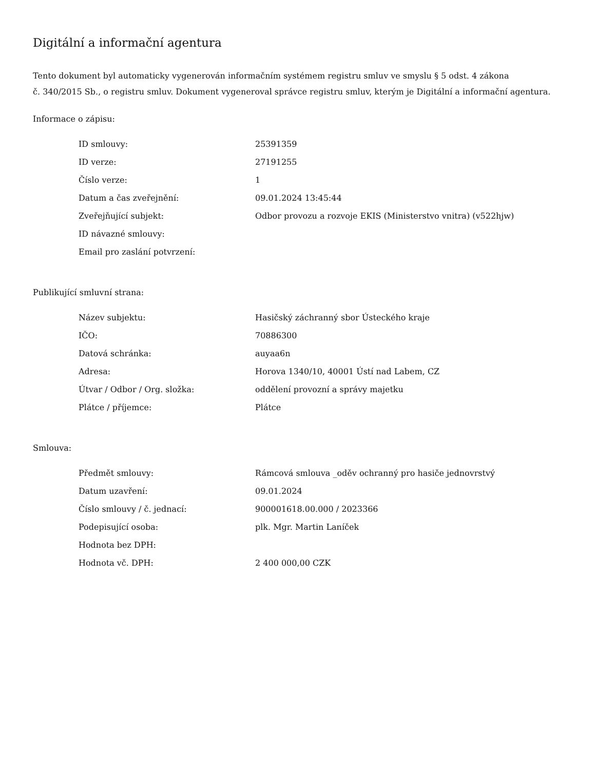Digitální a informační agentura
Tento dokument byl automaticky vygenerován informačním systémem registru smluv ve smyslu § 5 odst. 4 zákona
č. 340/2015 Sb., o registru smluv. Dokument vygeneroval správce registru smluv, kterým je Digitální a informační agentura.
Informace o zápisu:
| ID smlouvy: | 25391359 |
| ID verze: | 27191255 |
| Číslo verze: | 1 |
| Datum a čas zveřejnění: | 09.01.2024 13:45:44 |
| Zveřejňující subjekt: | Odbor provozu a rozvoje EKIS (Ministerstvo vnitra) (v522hjw) |
| ID návazné smlouvy: | |
| Email pro zaslání potvrzení: | |
Publikující smluvní strana:
| Název subjektu: | Hasičský záchranný sbor Ústeckého kraje |
| IČO: | 70886300 |
| Datová schránka: | auyaa6n |
| Adresa: | Horova 1340/10, 40001 Ústí nad Labem, CZ |
| Útvar / Odbor / Org. složka: | oddělení provozní a správy majetku |
| Plátce / příjemce: | Plátce |
Smlouva:
| Předmět smlouvy: | Rámcová smlouva _oděv ochranný pro hasiče jednovrstvý |
| Datum uzavření: | 09.01.2024 |
| Číslo smlouvy / č. jednací: | 900001618.00.000 / 2023366 |
| Podepisující osoba: | plk. Mgr. Martin Laníček |
| Hodnota bez DPH: | |
| Hodnota vč. DPH: | 2 400 000,00 CZK |